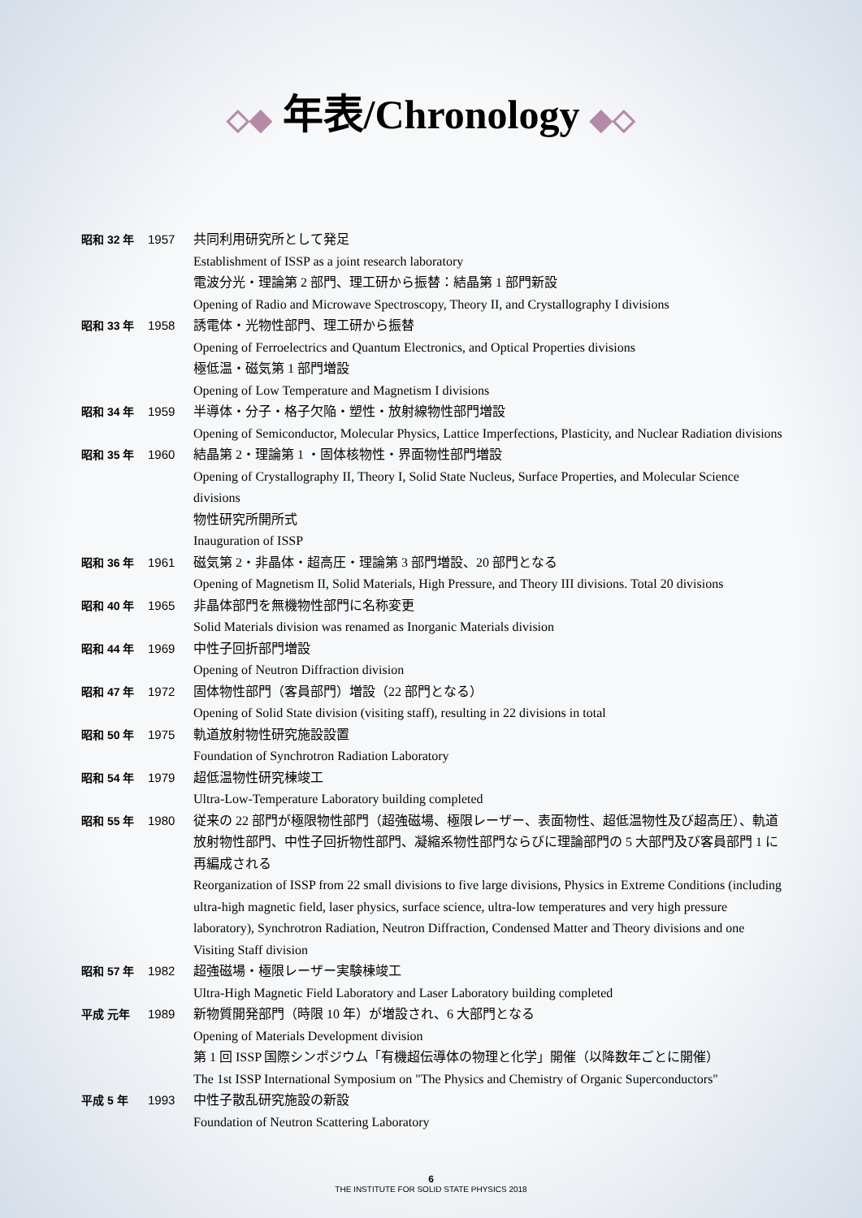◇◆ 年表/Chronology ◆◇
| 昭和 32 年 | 1957 | 共同利用研究所として発足 Establishment of ISSP as a joint research laboratory 電波分光・理論第 2 部門、理工研から振替：結晶第 1 部門新設 Opening of Radio and Microwave Spectroscopy, Theory II, and Crystallography I divisions |
| 昭和 33 年 | 1958 | 誘電体・光物性部門、理工研から振替 Opening of Ferroelectrics and Quantum Electronics, and Optical Properties divisions 極低温・磁気第 1 部門増設 Opening of Low Temperature and Magnetism I divisions |
| 昭和 34 年 | 1959 | 半導体・分子・格子欠陥・塑性・放射線物性部門増設 Opening of Semiconductor, Molecular Physics, Lattice Imperfections, Plasticity, and Nuclear Radiation divisions |
| 昭和 35 年 | 1960 | 結晶第 2・理論第 1 ・固体核物性・界面物性部門増設 Opening of Crystallography II, Theory I, Solid State Nucleus, Surface Properties, and Molecular Science divisions 物性研究所開所式 Inauguration of ISSP |
| 昭和 36 年 | 1961 | 磁気第 2・非晶体・超高圧・理論第 3 部門増設、20 部門となる Opening of Magnetism II, Solid Materials, High Pressure, and Theory III divisions. Total 20 divisions |
| 昭和 40 年 | 1965 | 非晶体部門を無機物性部門に名称変更 Solid Materials division was renamed as Inorganic Materials division |
| 昭和 44 年 | 1969 | 中性子回折部門増設 Opening of Neutron Diffraction division |
| 昭和 47 年 | 1972 | 固体物性部門（客員部門）増設（22 部門となる） Opening of Solid State division (visiting staff), resulting in 22 divisions in total |
| 昭和 50 年 | 1975 | 軌道放射物性研究施設設置 Foundation of Synchrotron Radiation Laboratory |
| 昭和 54 年 | 1979 | 超低温物性研究棟竣工 Ultra-Low-Temperature Laboratory building completed |
| 昭和 55 年 | 1980 | 従来の 22 部門が極限物性部門（超強磁場、極限レーザー、表面物性、超低温物性及び超高圧）、軌道放射物性部門、中性子回折物性部門、凝縮系物性部門ならびに理論部門の 5 大部門及び客員部門 1 に再編成される Reorganization of ISSP from 22 small divisions to five large divisions, Physics in Extreme Conditions (including ultra-high magnetic field, laser physics, surface science, ultra-low temperatures and very high pressure laboratory), Synchrotron Radiation, Neutron Diffraction, Condensed Matter and Theory divisions and one Visiting Staff division |
| 昭和 57 年 | 1982 | 超強磁場・極限レーザー実験棟竣工 Ultra-High Magnetic Field Laboratory and Laser Laboratory building completed |
| 平成 元年 | 1989 | 新物質開発部門（時限 10 年）が増設され、6 大部門となる Opening of Materials Development division 第 1 回 ISSP 国際シンポジウム「有機超伝導体の物理と化学」開催（以降数年ごとに開催） The 1st ISSP International Symposium on "The Physics and Chemistry of Organic Superconductors" |
| 平成 5 年 | 1993 | 中性子散乱研究施設の新設 Foundation of Neutron Scattering Laboratory |
6
THE INSTITUTE FOR SOLID STATE PHYSICS 2018